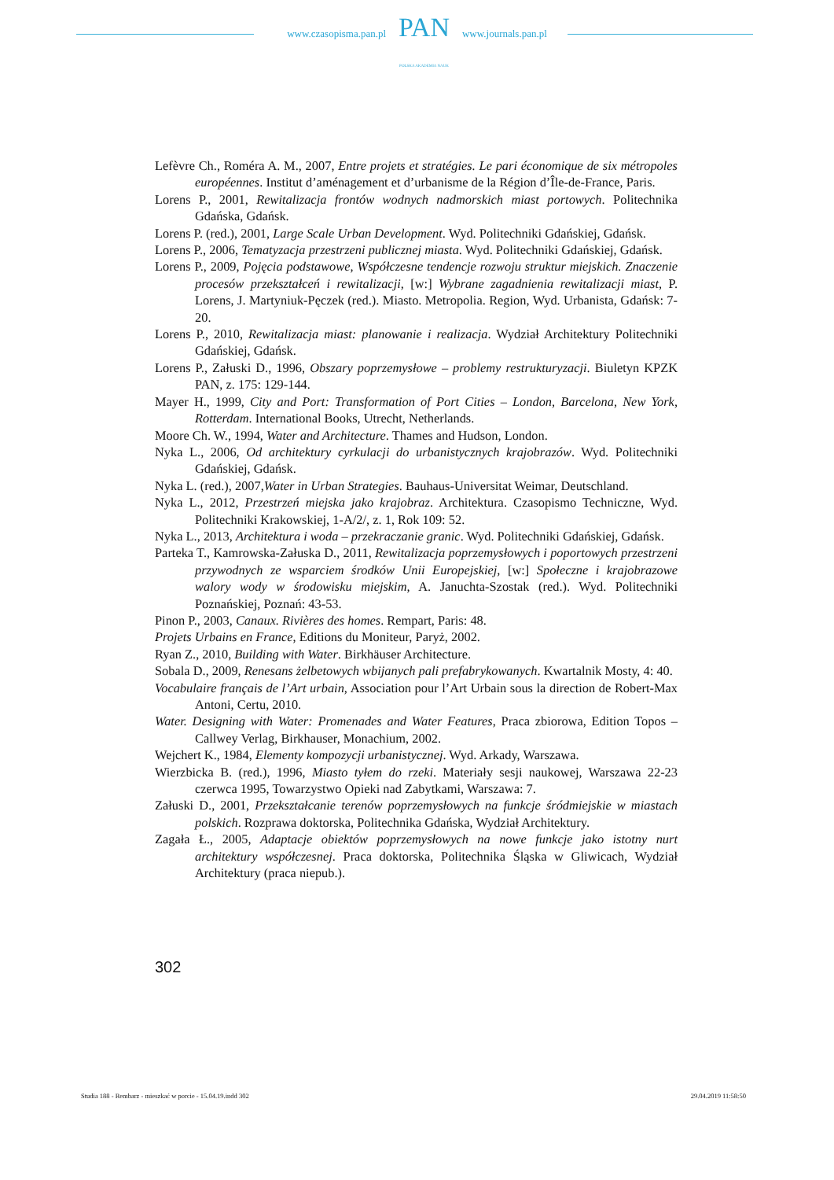www.czasopisma.pan.pl
PAN
POLSKA AKADEMIA NAUK
www.journals.pan.pl
Lefèvre Ch., Roméra A. M., 2007, Entre projets et stratégies. Le pari économique de six métropoles européennes. Institut d’aménagement et d’urbanisme de la Région d’Île-de-France, Paris.
Lorens P., 2001, Rewitalizacja frontów wodnych nadmorskich miast portowych. Politechnika Gdańska, Gdańsk.
Lorens P. (red.), 2001, Large Scale Urban Development. Wyd. Politechniki Gdańskiej, Gdańsk.
Lorens P., 2006, Tematyzacja przestrzeni publicznej miasta. Wyd. Politechniki Gdańskiej, Gdańsk.
Lorens P., 2009, Pojęcia podstawowe, Współczesne tendencje rozwoju struktur miejskich. Znaczenie procesów przekształceń i rewitalizacji, [w:] Wybrane zagadnienia rewitalizacji miast, P. Lorens, J. Martyniuk-Pęczek (red.). Miasto. Metropolia. Region, Wyd. Urbanista, Gdańsk: 7-20.
Lorens P., 2010, Rewitalizacja miast: planowanie i realizacja. Wydział Architektury Politechniki Gdańskiej, Gdańsk.
Lorens P., Załuski D., 1996, Obszary poprzemysłowe – problemy restrukturyzacji. Biuletyn KPZK PAN, z. 175: 129-144.
Mayer H., 1999, City and Port: Transformation of Port Cities – London, Barcelona, New York, Rotterdam. International Books, Utrecht, Netherlands.
Moore Ch. W., 1994, Water and Architecture. Thames and Hudson, London.
Nyka L., 2006, Od architektury cyrkulacji do urbanistycznych krajobrazów. Wyd. Politechniki Gdańskiej, Gdańsk.
Nyka L. (red.), 2007,Water in Urban Strategies. Bauhaus-Universitat Weimar, Deutschland.
Nyka L., 2012, Przestrzeń miejska jako krajobraz. Architektura. Czasopismo Techniczne, Wyd. Politechniki Krakowskiej, 1-A/2/, z. 1, Rok 109: 52.
Nyka L., 2013, Architektura i woda – przekraczanie granic. Wyd. Politechniki Gdańskiej, Gdańsk.
Parteka T., Kamrowska-Załuska D., 2011, Rewitalizacja poprzemysłowych i poportowych przestrzeni przywodnych ze wsparciem środków Unii Europejskiej, [w:] Społeczne i krajobrazowe walory wody w środowisku miejskim, A. Januchta-Szostak (red.). Wyd. Politechniki Poznańskiej, Poznań: 43-53.
Pinon P., 2003, Canaux. Rivières des homes. Rempart, Paris: 48.
Projets Urbains en France, Editions du Moniteur, Paryż, 2002.
Ryan Z., 2010, Building with Water. Birkhäuser Architecture.
Sobala D., 2009, Renesans żelbetowych wbijanych pali prefabrykowanych. Kwartalnik Mosty, 4: 40.
Vocabulaire français de l’Art urbain, Association pour l’Art Urbain sous la direction de Robert-Max Antoni, Certu, 2010.
Water. Designing with Water: Promenades and Water Features, Praca zbiorowa, Edition Topos – Callwey Verlag, Birkhauser, Monachium, 2002.
Wejchert K., 1984, Elementy kompozycji urbanistycznej. Wyd. Arkady, Warszawa.
Wierzbicka B. (red.), 1996, Miasto tyłem do rzeki. Materiały sesji naukowej, Warszawa 22-23 czerwca 1995, Towarzystwo Opieki nad Zabytkami, Warszawa: 7.
Załuski D., 2001, Przekształcanie terenów poprzemysłowych na funkcje śródmiejskie w miastach polskich. Rozprawa doktorska, Politechnika Gdańska, Wydział Architektury.
Zagała Ł., 2005, Adaptacje obiektów poprzemysłowych na nowe funkcje jako istotny nurt architektury współczesnej. Praca doktorska, Politechnika Śląska w Gliwicach, Wydział Architektury (praca niepub.).
302
Studia 188 - Rembarz - mieszkać w porcie - 15.04.19.indd 302 29.04.2019 11:58:50